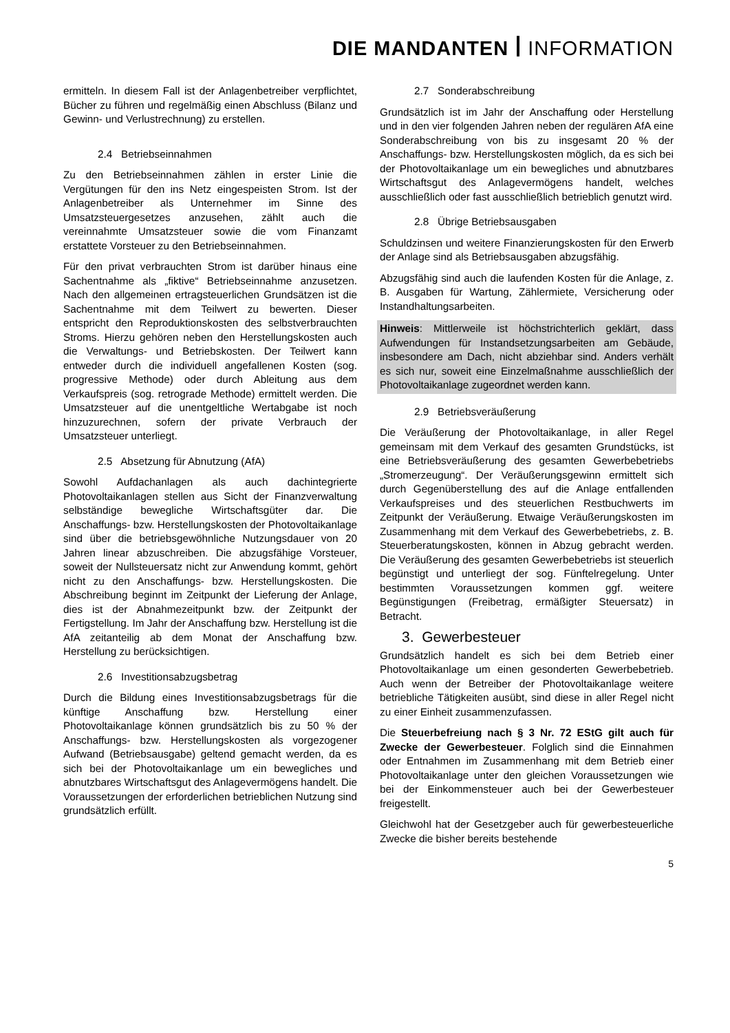DIE MANDANTEN INFORMATION
ermitteln. In diesem Fall ist der Anlagenbetreiber verpflichtet, Bücher zu führen und regelmäßig einen Abschluss (Bilanz und Gewinn- und Verlustrechnung) zu erstellen.
2.4 Betriebseinnahmen
Zu den Betriebseinnahmen zählen in erster Linie die Vergütungen für den ins Netz eingespeisten Strom. Ist der Anlagenbetreiber als Unternehmer im Sinne des Umsatzsteuergesetzes anzusehen, zählt auch die vereinnahmte Umsatzsteuer sowie die vom Finanzamt erstattete Vorsteuer zu den Betriebseinnahmen.
Für den privat verbrauchten Strom ist darüber hinaus eine Sachentnahme als „fiktive“ Betriebseinnahme anzusetzen. Nach den allgemeinen ertragsteuerlichen Grundsätzen ist die Sachentnahme mit dem Teilwert zu bewerten. Dieser entspricht den Reproduktionskosten des selbstverbrauchten Stroms. Hierzu gehören neben den Herstellungskosten auch die Verwaltungs- und Betriebskosten. Der Teilwert kann entweder durch die individuell angefallenen Kosten (sog. progressive Methode) oder durch Ableitung aus dem Verkaufspreis (sog. retrograde Methode) ermittelt werden. Die Umsatzsteuer auf die unentgeltliche Wertabgabe ist noch hinzuzurechnen, sofern der private Verbrauch der Umsatzsteuer unterliegt.
2.5 Absetzung für Abnutzung (AfA)
Sowohl Aufdachanlagen als auch dachintegrierte Photovoltaikanlagen stellen aus Sicht der Finanzverwaltung selbständige bewegliche Wirtschaftsgüter dar. Die Anschaffungs- bzw. Herstellungskosten der Photovoltaikanlage sind über die betriebsgewöhnliche Nutzungsdauer von 20 Jahren linear abzuschreiben. Die abzugsfähige Vorsteuer, soweit der Nullsteuersatz nicht zur Anwendung kommt, gehört nicht zu den Anschaffungs- bzw. Herstellungskosten. Die Abschreibung beginnt im Zeitpunkt der Lieferung der Anlage, dies ist der Abnahmezeitpunkt bzw. der Zeitpunkt der Fertigstellung. Im Jahr der Anschaffung bzw. Herstellung ist die AfA zeitanteilig ab dem Monat der Anschaffung bzw. Herstellung zu berücksichtigen.
2.6 Investitionsabzugsbetrag
Durch die Bildung eines Investitionsabzugsbetrags für die künftige Anschaffung bzw. Herstellung einer Photovoltaikanlage können grundsätzlich bis zu 50 % der Anschaffungs- bzw. Herstellungskosten als vorgezogener Aufwand (Betriebsausgabe) geltend gemacht werden, da es sich bei der Photovoltaikanlage um ein bewegliches und abnutzbares Wirtschaftsgut des Anlagevermögens handelt. Die Voraussetzungen der erforderlichen betrieblichen Nutzung sind grundsätzlich erfüllt.
2.7 Sonderabschreibung
Grundsätzlich ist im Jahr der Anschaffung oder Herstellung und in den vier folgenden Jahren neben der regulären AfA eine Sonderabschreibung von bis zu insgesamt 20 % der Anschaffungs- bzw. Herstellungskosten möglich, da es sich bei der Photovoltaikanlage um ein bewegliches und abnutzbares Wirtschaftsgut des Anlagevermögens handelt, welches ausschließlich oder fast ausschließlich betrieblich genutzt wird.
2.8 Übrige Betriebsausgaben
Schuldzinsen und weitere Finanzierungskosten für den Erwerb der Anlage sind als Betriebsausgaben abzugsfähig.
Abzugsfähig sind auch die laufenden Kosten für die Anlage, z. B. Ausgaben für Wartung, Zählermiete, Versicherung oder Instandhaltungsarbeiten.
Hinweis: Mittlerweile ist höchstrichterlich geklärt, dass Aufwendungen für Instandsetzungsarbeiten am Gebäude, insbesondere am Dach, nicht abziehbar sind. Anders verhält es sich nur, soweit eine Einzelmaßnahme ausschließlich der Photovoltaikanlage zugeordnet werden kann.
2.9 Betriebsveräußerung
Die Veräußerung der Photovoltaikanlage, in aller Regel gemeinsam mit dem Verkauf des gesamten Grundstücks, ist eine Betriebsveräußerung des gesamten Gewerbebetriebs „Stromerzeugung“. Der Veräußerungsgewinn ermittelt sich durch Gegenüberstellung des auf die Anlage entfallenden Verkaufspreises und des steuerlichen Restbuchwerts im Zeitpunkt der Veräußerung. Etwaige Veräußerungskosten im Zusammenhang mit dem Verkauf des Gewerbebetriebs, z. B. Steuerberatungskosten, können in Abzug gebracht werden. Die Veräußerung des gesamten Gewerbebetriebs ist steuerlich begünstigt und unterliegt der sog. Fünftelregelung. Unter bestimmten Voraussetzungen kommen ggf. weitere Begünstigungen (Freibetrag, ermäßigter Steuersatz) in Betracht.
3. Gewerbesteuer
Grundsätzlich handelt es sich bei dem Betrieb einer Photovoltaikanlage um einen gesonderten Gewerbebetrieb. Auch wenn der Betreiber der Photovoltaikanlage weitere betriebliche Tätigkeiten ausübt, sind diese in aller Regel nicht zu einer Einheit zusammenzufassen.
Die Steuerbefreiung nach § 3 Nr. 72 EStG gilt auch für Zwecke der Gewerbesteuer. Folglich sind die Einnahmen oder Entnahmen im Zusammenhang mit dem Betrieb einer Photovoltaikanlage unter den gleichen Voraussetzungen wie bei der Einkommensteuer auch bei der Gewerbesteuer freigestellt.
Gleichwohl hat der Gesetzgeber auch für gewerbesteuerliche Zwecke die bisher bereits bestehende
5